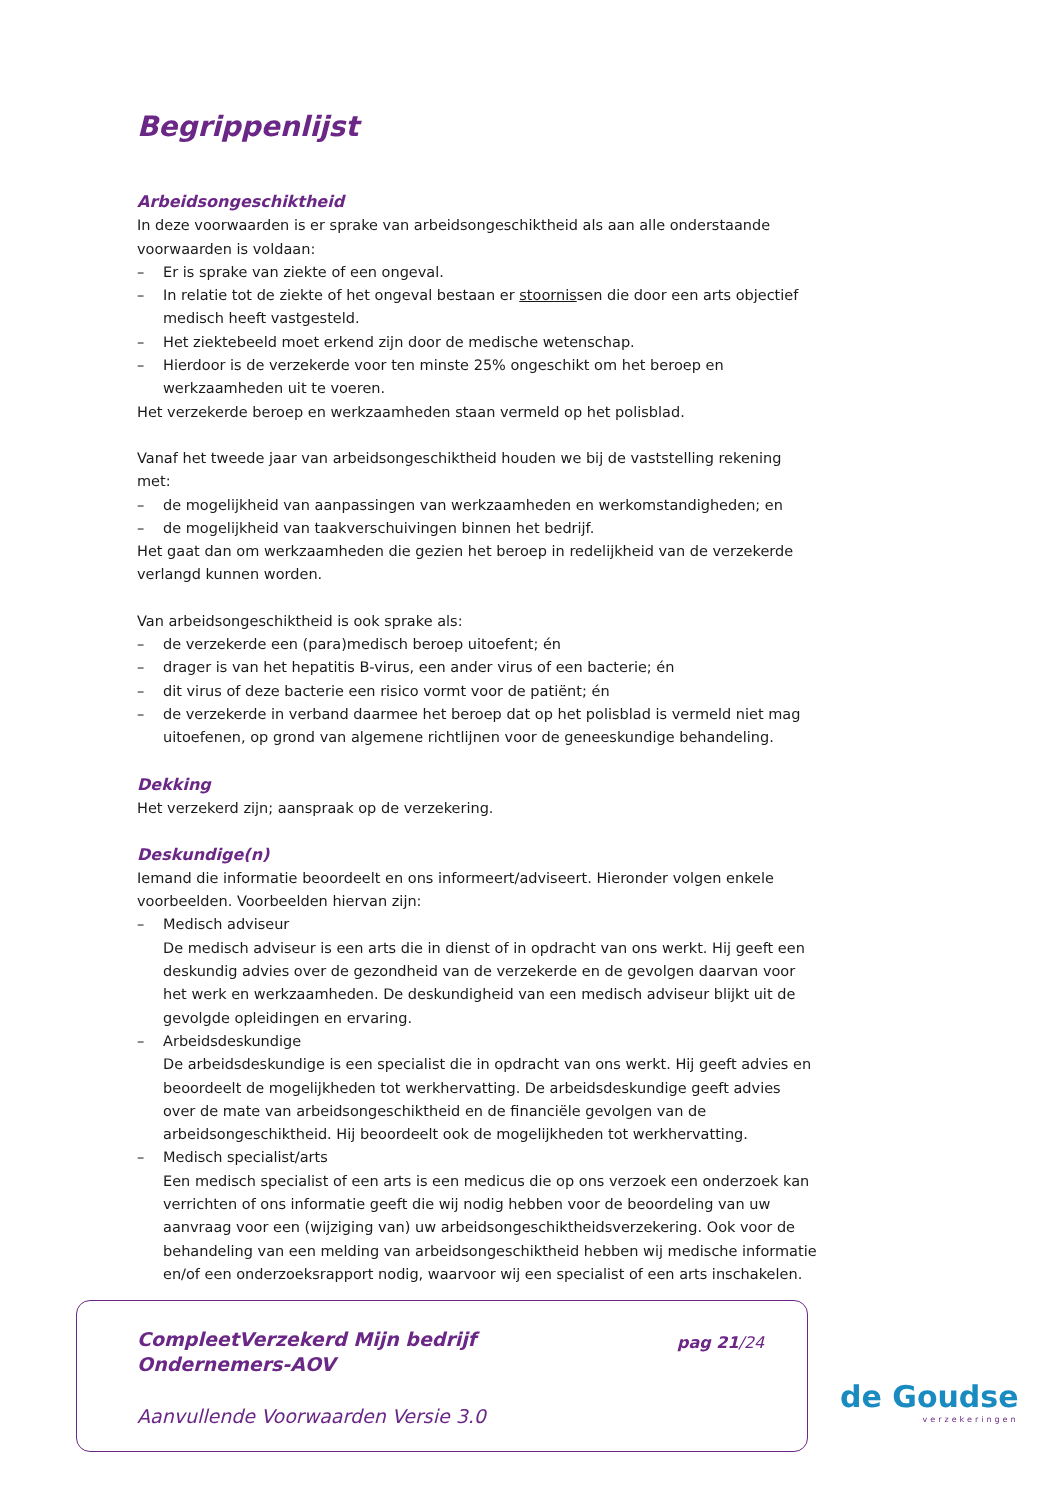Begrippenlijst
Arbeidsongeschiktheid
In deze voorwaarden is er sprake van arbeidsongeschiktheid als aan alle onderstaande voorwaarden is voldaan:
– Er is sprake van ziekte of een ongeval.
– In relatie tot de ziekte of het ongeval bestaan er stoornissen die door een arts objectief medisch heeft vastgesteld.
– Het ziektebeeld moet erkend zijn door de medische wetenschap.
– Hierdoor is de verzekerde voor ten minste 25% ongeschikt om het beroep en werkzaamheden uit te voeren.
Het verzekerde beroep en werkzaamheden staan vermeld op het polisblad.
Vanaf het tweede jaar van arbeidsongeschiktheid houden we bij de vaststelling rekening met:
– de mogelijkheid van aanpassingen van werkzaamheden en werkomstandigheden; en
– de mogelijkheid van taakverschuivingen binnen het bedrijf.
Het gaat dan om werkzaamheden die gezien het beroep in redelijkheid van de verzekerde verlangd kunnen worden.
Van arbeidsongeschiktheid is ook sprake als:
– de verzekerde een (para)medisch beroep uitoefent; én
– drager is van het hepatitis B-virus, een ander virus of een bacterie; én
– dit virus of deze bacterie een risico vormt voor de patiënt; én
– de verzekerde in verband daarmee het beroep dat op het polisblad is vermeld niet mag uitoefenen, op grond van algemene richtlijnen voor de geneeskundige behandeling.
Dekking
Het verzekerd zijn; aanspraak op de verzekering.
Deskundige(n)
Iemand die informatie beoordeelt en ons informeert/adviseert. Hieronder volgen enkele voorbeelden. Voorbeelden hiervan zijn:
– Medisch adviseur
De medisch adviseur is een arts die in dienst of in opdracht van ons werkt. Hij geeft een deskundig advies over de gezondheid van de verzekerde en de gevolgen daarvan voor het werk en werkzaamheden. De deskundigheid van een medisch adviseur blijkt uit de gevolgde opleidingen en ervaring.
– Arbeidsdeskundige
De arbeidsdeskundige is een specialist die in opdracht van ons werkt. Hij geeft advies en beoordeelt de mogelijkheden tot werkhervatting. De arbeidsdeskundige geeft advies over de mate van arbeidsongeschiktheid en de financiële gevolgen van de arbeidsongeschiktheid. Hij beoordeelt ook de mogelijkheden tot werkhervatting.
– Medisch specialist/arts
Een medisch specialist of een arts is een medicus die op ons verzoek een onderzoek kan verrichten of ons informatie geeft die wij nodig hebben voor de beoordeling van uw aanvraag voor een (wijziging van) uw arbeidsongeschiktheidsverzekering. Ook voor de behandeling van een melding van arbeidsongeschiktheid hebben wij medische informatie en/of een onderzoeksrapport nodig, waarvoor wij een specialist of een arts inschakelen.
CompleetVerzekerd Mijn bedrijf
Ondernemers-AOV
pag 21/24
Aanvullende Voorwaarden Versie 3.0
de Goudse
verzekeringen